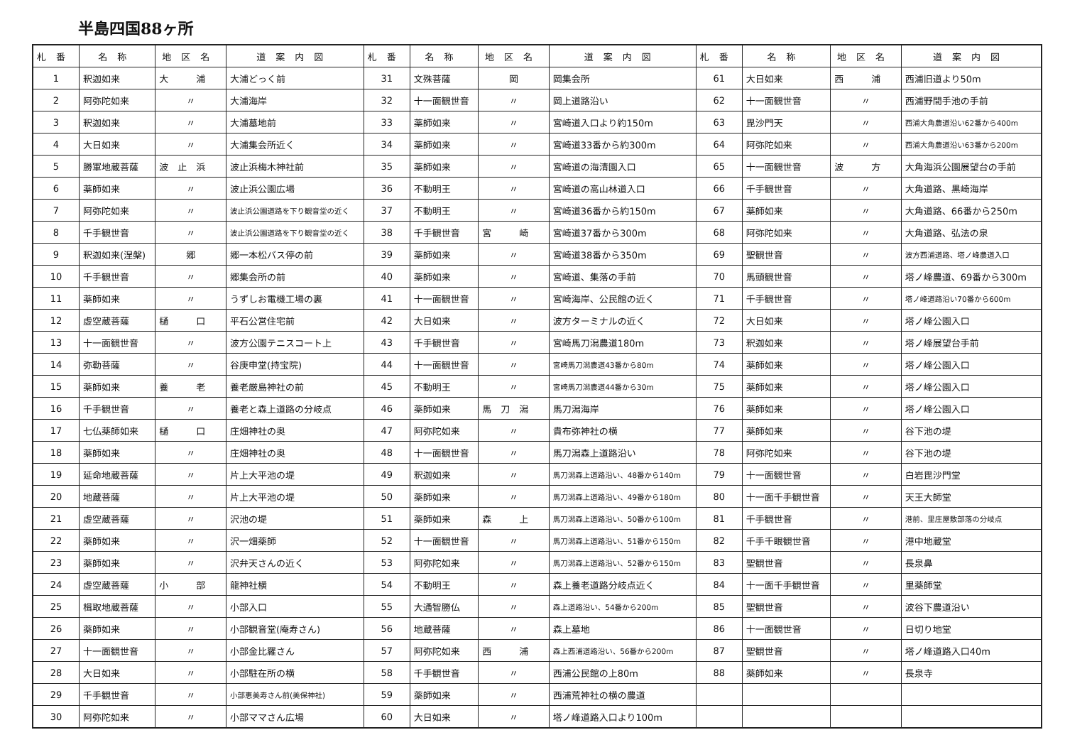半島四国88ヶ所
| 札番 | 名称 | 地区名 | 道案内図 | 札番 | 名称 | 地区名 | 道案内図 | 札番 | 名称 | 地区名 | 道案内図 |
| --- | --- | --- | --- | --- | --- | --- | --- | --- | --- | --- | --- |
| 1 | 釈迦如来 | 大 浦 | 大浦どっく前 | 31 | 文殊菩薩 | 岡 | 岡集会所 | 61 | 大日如来 | 西 浦 | 西浦旧道より50m |
| 2 | 阿弥陀如来 | 〃 | 大浦海岸 | 32 | 十一面観世音 | 〃 | 岡上道路沿い | 62 | 十一面観世音 | 〃 | 西浦野間手池の手前 |
| 3 | 釈迦如来 | 〃 | 大浦墓地前 | 33 | 薬師如来 | 〃 | 宮崎道入口より約150m | 63 | 毘沙門天 | 〃 | 西浦大角農道沿い62番から400m |
| 4 | 大日如来 | 〃 | 大浦集会所近く | 34 | 薬師如来 | 〃 | 宮崎道33番から約300m | 64 | 阿弥陀如来 | 〃 | 西浦大角農道沿い63番から200m |
| 5 | 勝軍地蔵菩薩 | 波 止 浜 | 波止浜梅木神社前 | 35 | 薬師如来 | 〃 | 宮崎道の海清園入口 | 65 | 十一面観世音 | 波 方 | 大角海浜公園展望台の手前 |
| 6 | 薬師如来 | 〃 | 波止浜公園広場 | 36 | 不動明王 | 〃 | 宮崎道の高山林道入口 | 66 | 千手観世音 | 〃 | 大角道路、黒崎海岸 |
| 7 | 阿弥陀如来 | 〃 | 波止浜公園道路を下り観音堂の近く | 37 | 不動明王 | 〃 | 宮崎道36番から約150m | 67 | 薬師如来 | 〃 | 大角道路、66番から250m |
| 8 | 千手観世音 | 〃 | 波止浜公園道路を下り観音堂の近く | 38 | 千手観世音 | 宮 崎 | 宮崎道37番から300m | 68 | 阿弥陀如来 | 〃 | 大角道路、弘法の泉 |
| 9 | 釈迦如来(涅槃) | 郷 | 郷一本松バス停の前 | 39 | 薬師如来 | 〃 | 宮崎道38番から350m | 69 | 聖観世音 | 〃 | 波方西浦道路、塔ノ峰農道入口 |
| 10 | 千手観世音 | 〃 | 郷集会所の前 | 40 | 薬師如来 | 〃 | 宮崎道、集落の手前 | 70 | 馬頭観世音 | 〃 | 塔ノ峰農道、69番から300m |
| 11 | 薬師如来 | 〃 | うずしお電機工場の裏 | 41 | 十一面観世音 | 〃 | 宮崎海岸、公民館の近く | 71 | 千手観世音 | 〃 | 塔ノ峰道路沿い70番から600m |
| 12 | 虚空蔵菩薩 | 樋 口 | 平石公営住宅前 | 42 | 大日如来 | 〃 | 波方ターミナルの近く | 72 | 大日如来 | 〃 | 塔ノ峰公園入口 |
| 13 | 十一面観世音 | 〃 | 波方公園テニスコート上 | 43 | 千手観世音 | 〃 | 宮崎馬刀潟農道180m | 73 | 釈迦如来 | 〃 | 塔ノ峰展望台手前 |
| 14 | 弥勒菩薩 | 〃 | 谷庚申堂(持宝院) | 44 | 十一面観世音 | 〃 | 宮崎馬刀潟農道43番から80m | 74 | 薬師如来 | 〃 | 塔ノ峰公園入口 |
| 15 | 薬師如来 | 養 老 | 養老厳島神社の前 | 45 | 不動明王 | 〃 | 宮崎馬刀潟農道44番から30m | 75 | 薬師如来 | 〃 | 塔ノ峰公園入口 |
| 16 | 千手観世音 | 〃 | 養老と森上道路の分岐点 | 46 | 薬師如来 | 馬 刀 潟 | 馬刀潟海岸 | 76 | 薬師如来 | 〃 | 塔ノ峰公園入口 |
| 17 | 七仏薬師如来 | 樋 口 | 庄畑神社の奥 | 47 | 阿弥陀如来 | 〃 | 貴布弥神社の横 | 77 | 薬師如来 | 〃 | 谷下池の堤 |
| 18 | 薬師如来 | 〃 | 庄畑神社の奥 | 48 | 十一面観世音 | 〃 | 馬刀潟森上道路沿い | 78 | 阿弥陀如来 | 〃 | 谷下池の堤 |
| 19 | 延命地蔵菩薩 | 〃 | 片上大平池の堤 | 49 | 釈迦如来 | 〃 | 馬刀潟森上道路沿い、48番から140m | 79 | 十一面観世音 | 〃 | 白岩毘沙門堂 |
| 20 | 地蔵菩薩 | 〃 | 片上大平池の堤 | 50 | 薬師如来 | 〃 | 馬刀潟森上道路沿い、49番から180m | 80 | 十一面千手観世音 | 〃 | 天王大師堂 |
| 21 | 虚空蔵菩薩 | 〃 | 沢池の堤 | 51 | 薬師如来 | 森 上 | 馬刀潟森上道路沿い、50番から100m | 81 | 千手観世音 | 〃 | 港前、里庄屋敷部落の分岐点 |
| 22 | 薬師如来 | 〃 | 沢一畑薬師 | 52 | 十一面観世音 | 〃 | 馬刀潟森上道路沿い、51番から150m | 82 | 千手千眼観世音 | 〃 | 港中地蔵堂 |
| 23 | 薬師如来 | 〃 | 沢弁天さんの近く | 53 | 阿弥陀如来 | 〃 | 馬刀潟森上道路沿い、52番から150m | 83 | 聖観世音 | 〃 | 長泉鼻 |
| 24 | 虚空蔵菩薩 | 小 部 | 龍神社横 | 54 | 不動明王 | 〃 | 森上養老道路分岐点近く | 84 | 十一面千手観世音 | 〃 | 里薬師堂 |
| 25 | 楫取地蔵菩薩 | 〃 | 小部入口 | 55 | 大通智勝仏 | 〃 | 森上道路沿い、54番から200m | 85 | 聖観世音 | 〃 | 波谷下農道沿い |
| 26 | 薬師如来 | 〃 | 小部観音堂(庵寿さん) | 56 | 地蔵菩薩 | 〃 | 森上墓地 | 86 | 十一面観世音 | 〃 | 日切り地堂 |
| 27 | 十一面観世音 | 〃 | 小部金比羅さん | 57 | 阿弥陀如来 | 西 浦 | 森上西浦道路沿い、56番から200m | 87 | 聖観世音 | 〃 | 塔ノ峰道路入口40m |
| 28 | 大日如来 | 〃 | 小部駐在所の横 | 58 | 千手観世音 | 〃 | 西浦公民館の上80m | 88 | 薬師如来 | 〃 | 長泉寺 |
| 29 | 千手観世音 | 〃 | 小部恵美寿さん前(美保神社) | 59 | 薬師如来 | 〃 | 西浦荒神社の横の農道 | | | | |
| 30 | 阿弥陀如来 | 〃 | 小部ママさん広場 | 60 | 大日如来 | 〃 | 塔ノ峰道路入口より100m | | | | |